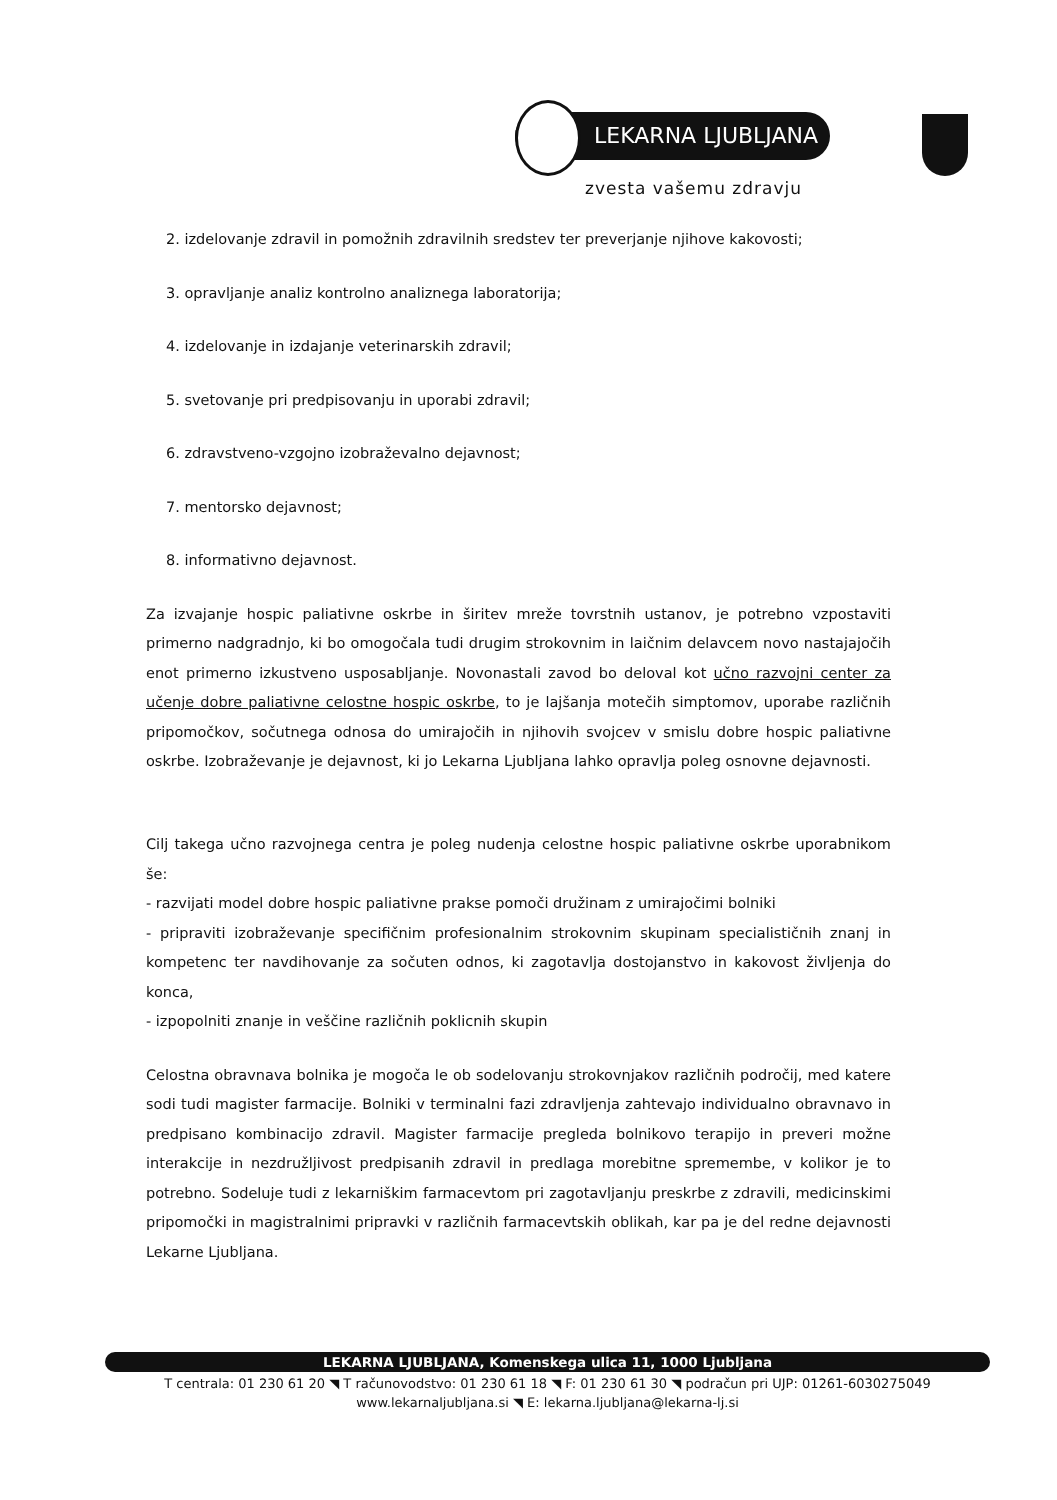LEKARNA LJUBLJANA
zvesta vašemu zdravju
2. izdelovanje zdravil in pomožnih zdravilnih sredstev ter preverjanje njihove kakovosti;
3. opravljanje analiz kontrolno analiznega laboratorija;
4. izdelovanje in izdajanje veterinarskih zdravil;
5. svetovanje pri predpisovanju in uporabi zdravil;
6. zdravstveno-vzgojno izobraževalno dejavnost;
7. mentorsko dejavnost;
8. informativno dejavnost.
Za izvajanje hospic paliativne oskrbe in širitev mreže tovrstnih ustanov, je potrebno vzpostaviti primerno nadgradnjo, ki bo omogočala tudi drugim strokovnim in laičnim delavcem novo nastajajočih enot primerno izkustveno usposabljanje. Novonastali zavod bo deloval kot učno razvojni center za učenje dobre paliativne celostne hospic oskrbe, to je lajšanja motečih simptomov, uporabe različnih pripomočkov, sočutnega odnosa do umirajočih in njihovih svojcev v smislu dobre hospic paliativne oskrbe. Izobraževanje je dejavnost, ki jo Lekarna Ljubljana lahko opravlja poleg osnovne dejavnosti.
Cilj takega učno razvojnega centra je poleg nudenja celostne hospic paliativne oskrbe uporabnikom še:
- razvijati model dobre hospic paliativne prakse pomoči družinam z umirajočimi bolniki
- pripraviti izobraževanje specifičnim profesionalnim strokovnim skupinam specialističnih znanj in kompetenc ter navdihovanje za sočuten odnos, ki zagotavlja dostojanstvo in kakovost življenja do konca,
- izpopolniti znanje in veščine različnih poklicnih skupin
Celostna obravnava bolnika je mogoča le ob sodelovanju strokovnjakov različnih področij, med katere sodi tudi magister farmacije. Bolniki v terminalni fazi zdravljenja zahtevajo individualno obravnavo in predpisano kombinacijo zdravil. Magister farmacije pregleda bolnikovo terapijo in preveri možne interakcije in nezdružljivost predpisanih zdravil in predlaga morebitne spremembe, v kolikor je to potrebno. Sodeluje tudi z lekarniškim farmacevtom pri zagotavljanju preskrbe z zdravili, medicinskimi pripomočki in magistralnimi pripravki v različnih farmacevtskih oblikah, kar pa je del redne dejavnosti Lekarne Ljubljana.
LEKARNA LJUBLJANA, Komenskega ulica 11, 1000 Ljubljana
T centrala: 01 230 61 20 ◥ T računovodstvo: 01 230 61 18 ◥ F: 01 230 61 30 ◥ podračun pri UJP: 01261-6030275049
www.lekarnaljubljana.si ◥ E: lekarna.ljubljana@lekarna-lj.si